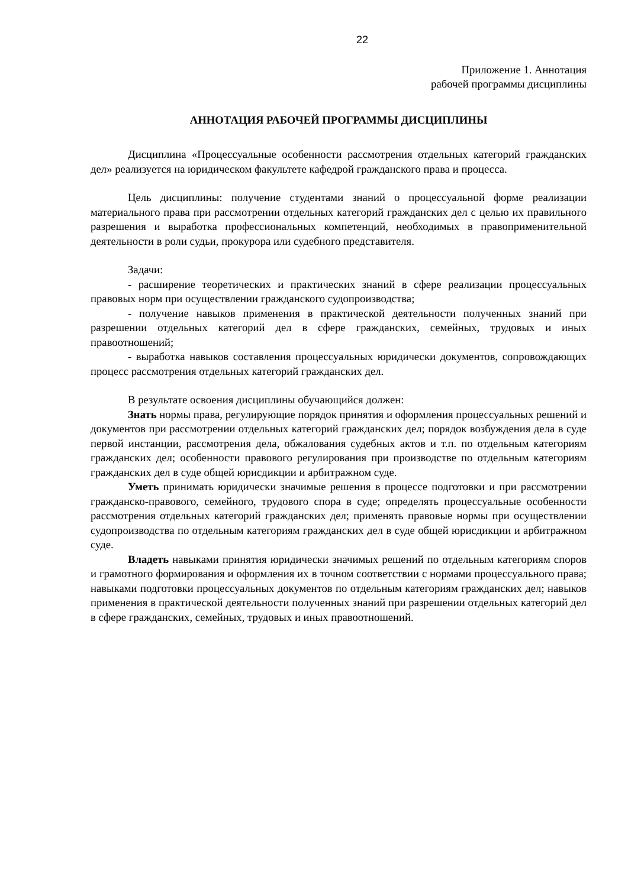22
Приложение 1. Аннотация
рабочей программы дисциплины
АННОТАЦИЯ РАБОЧЕЙ ПРОГРАММЫ ДИСЦИПЛИНЫ
Дисциплина «Процессуальные особенности рассмотрения отдельных категорий гражданских дел» реализуется на юридическом факультете кафедрой гражданского права и процесса.
Цель дисциплины: получение студентами знаний о процессуальной форме реализации материального права при рассмотрении отдельных категорий гражданских дел с целью их правильного разрешения и выработка профессиональных компетенций, необходимых в правоприменительной деятельности в роли судьи, прокурора или судебного представителя.
Задачи:
- расширение теоретических и практических знаний в сфере реализации процессуальных правовых норм при осуществлении гражданского судопроизводства;
- получение навыков применения в практической деятельности полученных знаний при разрешении отдельных категорий дел в сфере гражданских, семейных, трудовых и иных правоотношений;
- выработка навыков составления процессуальных юридически документов, сопровождающих процесс рассмотрения отдельных категорий гражданских дел.
В результате освоения дисциплины обучающийся должен:
Знать нормы права, регулирующие порядок принятия и оформления процессуальных решений и документов при рассмотрении отдельных категорий гражданских дел; порядок возбуждения дела в суде первой инстанции, рассмотрения дела, обжалования судебных актов и т.п. по отдельным категориям гражданских дел; особенности правового регулирования при производстве по отдельным категориям гражданских дел в суде общей юрисдикции и арбитражном суде.
Уметь принимать юридически значимые решения в процессе подготовки и при рассмотрении гражданско-правового, семейного, трудового спора в суде; определять процессуальные особенности рассмотрения отдельных категорий гражданских дел; применять правовые нормы при осуществлении судопроизводства по отдельным категориям гражданских дел в суде общей юрисдикции и арбитражном суде.
Владеть навыками принятия юридически значимых решений по отдельным категориям споров и грамотного формирования и оформления их в точном соответствии с нормами процессуального права; навыками подготовки процессуальных документов по отдельным категориям гражданских дел; навыков применения в практической деятельности полученных знаний при разрешении отдельных категорий дел в сфере гражданских, семейных, трудовых и иных правоотношений.